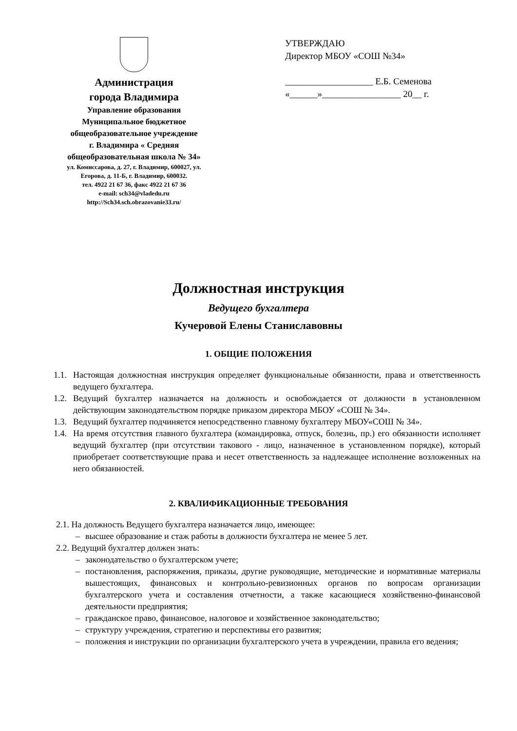Администрация
города Владимира
Управление образования
Муниципальное бюджетное
общеобразовательное учреждение
г. Владимира « Средняя
общеобразовательная школа № 34»
ул. Комиссарова, д. 27, г. Владимир, 600027, ул.
Егорова, д. 11-Б, г. Владимир, 600032.
тел. 4922 21 67 36, факс 4922 21 67 36
e-mail: sch34@vladedu.ru
http://Sch34.sch.obrazovanie33.ru/
УТВЕРЖДАЮ
Директор МБОУ «СОШ №34»
___________________ Е.Б. Семенова
«______»_________________ 20__ г.
Должностная инструкция
Ведущего бухгалтера
Кучеровой Елены Станиславовны
1. ОБЩИЕ ПОЛОЖЕНИЯ
1.1. Настоящая должностная инструкция определяет функциональные обязанности, права и ответственность ведущего бухгалтера.
1.2. Ведущий бухгалтер назначается на должность и освобождается от должности в установленном действующим законодательством порядке приказом директора МБОУ «СОШ № 34».
1.3. Ведущий бухгалтер подчиняется непосредственно главному бухгалтеру МБОУ«СОШ № 34».
1.4. На время отсутствия главного бухгалтера (командировка, отпуск, болезнь, пр.) его обязанности исполняет ведущий бухгалтер (при отсутствии такового - лицо, назначенное в установленном порядке), который приобретает соответствующие права и несет ответственность за надлежащее исполнение возложенных на него обязанностей.
2. КВАЛИФИКАЦИОННЫЕ ТРЕБОВАНИЯ
2.1. На должность Ведущего бухгалтера назначается лицо, имеющее:
– высшее образование и стаж работы в должности бухгалтера не менее 5 лет.
2.2. Ведущий бухгалтер должен знать:
– законодательство о бухгалтерском учете;
– постановления, распоряжения, приказы, другие руководящие, методические и нормативные материалы вышестоящих, финансовых и контрольно-ревизионных органов по вопросам организации бухгалтерского учета и составления отчетности, а также касающиеся хозяйственно-финансовой деятельности предприятия;
– гражданское право, финансовое, налоговое и хозяйственное законодательство;
– структуру учреждения, стратегию и перспективы его развития;
– положения и инструкции по организации бухгалтерского учета в учреждении, правила его ведения;